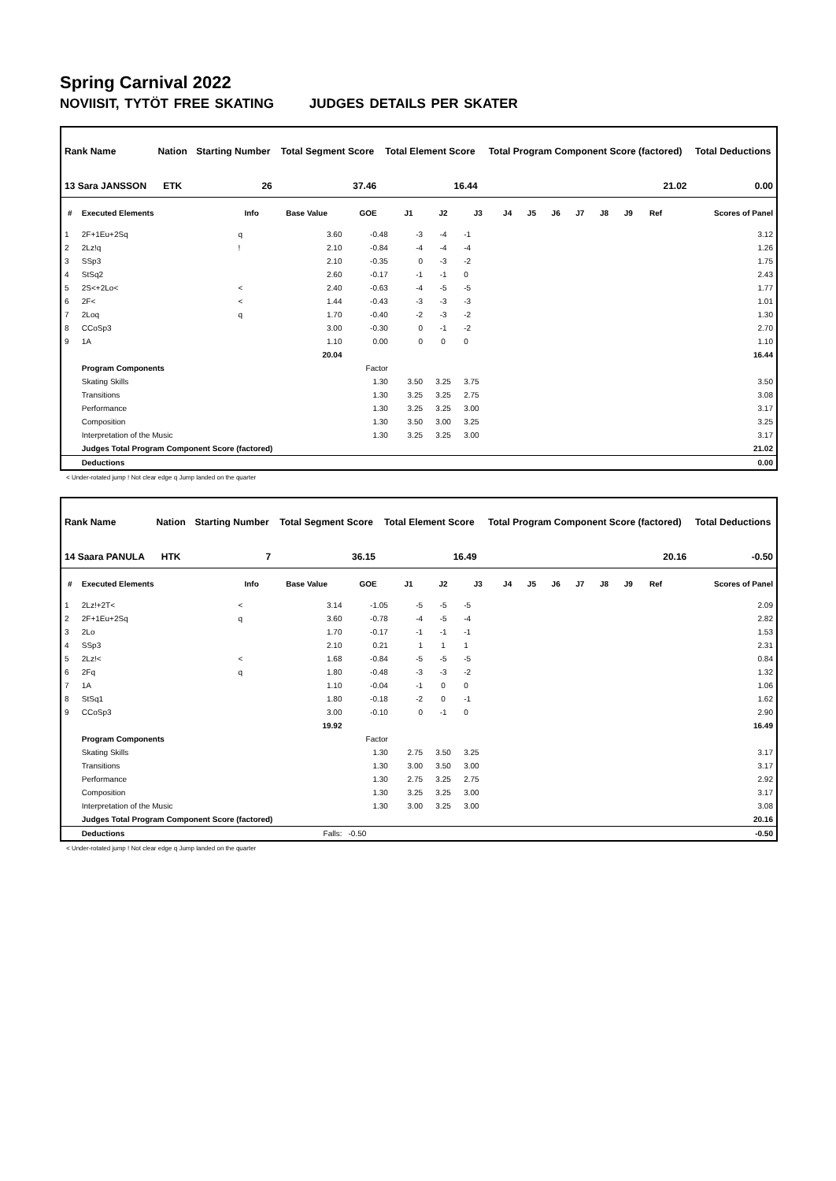Spring Carnival 2022
NOVIISIT, TYTÖT FREE SKATING JUDGES DETAILS PER SKATER
| Rank Name | Nation | Starting Number | Total Segment Score | Total Element Score | Total Program Component Score (factored) | Total Deductions |
| --- | --- | --- | --- | --- | --- | --- |
| 13 Sara JANSSON | ETK | 26 | 37.46 | 16.44 | 21.02 | 0.00 |
| # | Executed Elements | Info | Base Value | GOE | J1 | J2 | J3 | J4 | J5 | J6 | J7 | J8 | J9 | Ref | Scores of Panel |
| --- | --- | --- | --- | --- | --- | --- | --- | --- | --- | --- | --- | --- | --- | --- | --- |
| 1 | 2F+1Eu+2Sq | q | 3.60 | -0.48 | -3 | -4 | -1 | | | | | | | | 3.12 |
| 2 | 2Lz!q | ! | 2.10 | -0.84 | -4 | -4 | -4 | | | | | | | | 1.26 |
| 3 | SSp3 | | 2.10 | -0.35 | 0 | -3 | -2 | | | | | | | | 1.75 |
| 4 | StSq2 | | 2.60 | -0.17 | -1 | -1 | 0 | | | | | | | | 2.43 |
| 5 | 2S<+2Lo< | < | 2.40 | -0.63 | -4 | -5 | -5 | | | | | | | | 1.77 |
| 6 | 2F< | < | 1.44 | -0.43 | -3 | -3 | -3 | | | | | | | | 1.01 |
| 7 | 2Loq | q | 1.70 | -0.40 | -2 | -3 | -2 | | | | | | | | 1.30 |
| 8 | CCoSp3 | | 3.00 | -0.30 | 0 | -1 | -2 | | | | | | | | 2.70 |
| 9 | 1A | | 1.10 | 0.00 | 0 | 0 | 0 | | | | | | | | 1.10 |
| | | | 20.04 | | | | | | | | | | | | 16.44 |
| | Program Components | | | Factor | | | | | | | | | | | |
| | Skating Skills | | | 1.30 | 3.50 | 3.25 | 3.75 | | | | | | | | 3.50 |
| | Transitions | | | 1.30 | 3.25 | 3.25 | 2.75 | | | | | | | | 3.08 |
| | Performance | | | 1.30 | 3.25 | 3.25 | 3.00 | | | | | | | | 3.17 |
| | Composition | | | 1.30 | 3.50 | 3.00 | 3.25 | | | | | | | | 3.25 |
| | Interpretation of the Music | | | 1.30 | 3.25 | 3.25 | 3.00 | | | | | | | | 3.17 |
| | Judges Total Program Component Score (factored) | | | | | | | | | | | | | | 21.02 |
| | Deductions | | | | | | | | | | | | | | 0.00 |
< Under-rotated jump ! Not clear edge q Jump landed on the quarter
| Rank Name | Nation | Starting Number | Total Segment Score | Total Element Score | Total Program Component Score (factored) | Total Deductions |
| --- | --- | --- | --- | --- | --- | --- |
| 14 Saara PANULA | HTK | 7 | 36.15 | 16.49 | 20.16 | -0.50 |
| # | Executed Elements | Info | Base Value | GOE | J1 | J2 | J3 | J4 | J5 | J6 | J7 | J8 | J9 | Ref | Scores of Panel |
| --- | --- | --- | --- | --- | --- | --- | --- | --- | --- | --- | --- | --- | --- | --- | --- |
| 1 | 2Lz!+2T< | < | 3.14 | -1.05 | -5 | -5 | -5 | | | | | | | | 2.09 |
| 2 | 2F+1Eu+2Sq | q | 3.60 | -0.78 | -4 | -5 | -4 | | | | | | | | 2.82 |
| 3 | 2Lo | | 1.70 | -0.17 | -1 | -1 | -1 | | | | | | | | 1.53 |
| 4 | SSp3 | | 2.10 | 0.21 | 1 | 1 | 1 | | | | | | | | 2.31 |
| 5 | 2Lz!< | < | 1.68 | -0.84 | -5 | -5 | -5 | | | | | | | | 0.84 |
| 6 | 2Fq | q | 1.80 | -0.48 | -3 | -3 | -2 | | | | | | | | 1.32 |
| 7 | 1A | | 1.10 | -0.04 | -1 | 0 | 0 | | | | | | | | 1.06 |
| 8 | StSq1 | | 1.80 | -0.18 | -2 | 0 | -1 | | | | | | | | 1.62 |
| 9 | CCoSp3 | | 3.00 | -0.10 | 0 | -1 | 0 | | | | | | | | 2.90 |
| | | | 19.92 | | | | | | | | | | | | 16.49 |
| | Program Components | | | Factor | | | | | | | | | | | |
| | Skating Skills | | | 1.30 | 2.75 | 3.50 | 3.25 | | | | | | | | 3.17 |
| | Transitions | | | 1.30 | 3.00 | 3.50 | 3.00 | | | | | | | | 3.17 |
| | Performance | | | 1.30 | 2.75 | 3.25 | 2.75 | | | | | | | | 2.92 |
| | Composition | | | 1.30 | 3.25 | 3.25 | 3.00 | | | | | | | | 3.17 |
| | Interpretation of the Music | | | 1.30 | 3.00 | 3.25 | 3.00 | | | | | | | | 3.08 |
| | Judges Total Program Component Score (factored) | | | | | | | | | | | | | | 20.16 |
| | Deductions | | Falls: | -0.50 | | | | | | | | | | | -0.50 |
< Under-rotated jump ! Not clear edge q Jump landed on the quarter